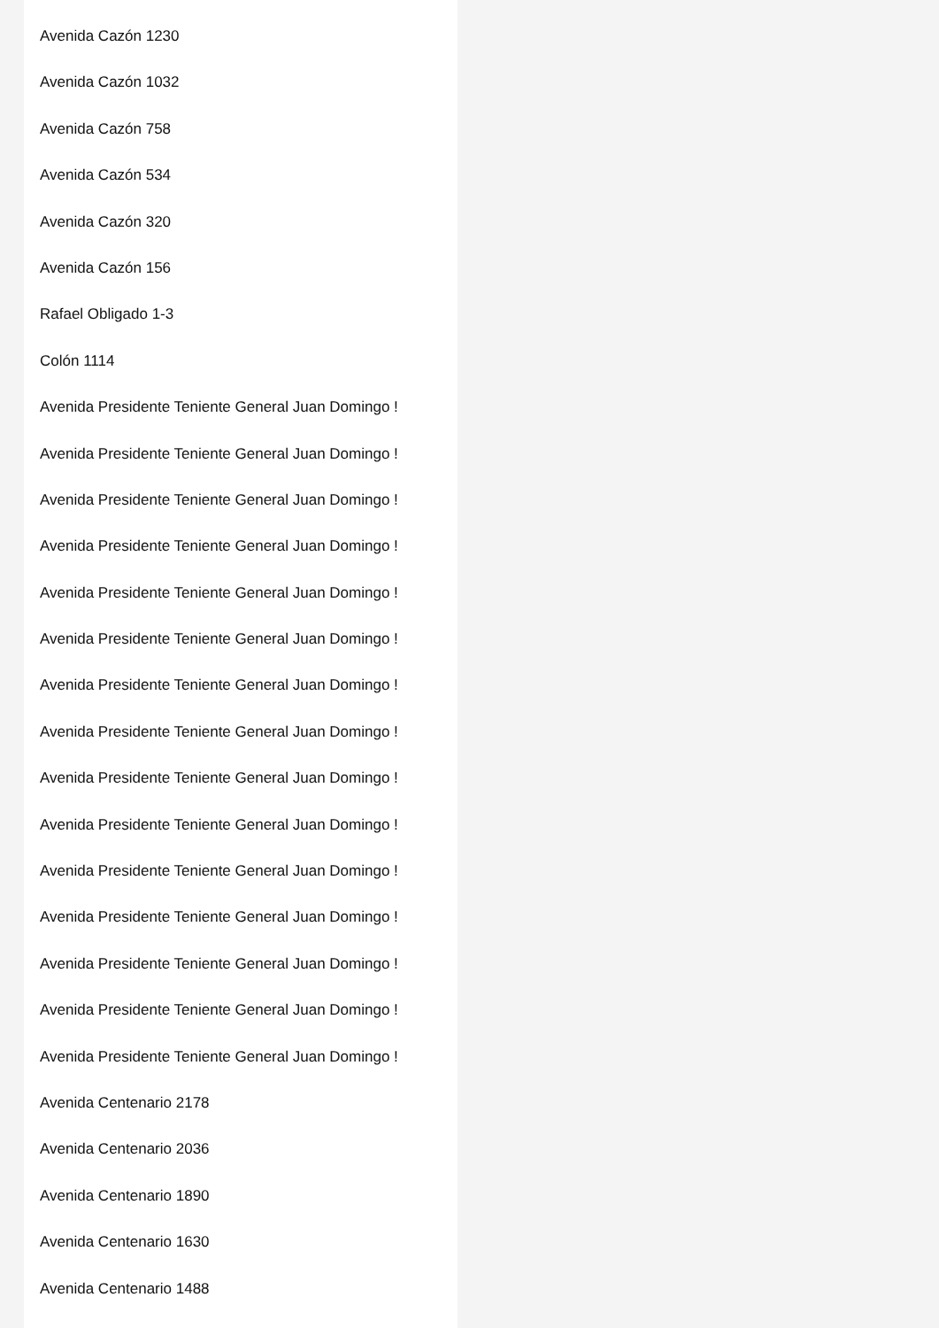Avenida Cazón 1230
Avenida Cazón 1032
Avenida Cazón 758
Avenida Cazón 534
Avenida Cazón 320
Avenida Cazón 156
Rafael Obligado 1-3
Colón 1114
Avenida Presidente Teniente General Juan Domingo !
Avenida Presidente Teniente General Juan Domingo !
Avenida Presidente Teniente General Juan Domingo !
Avenida Presidente Teniente General Juan Domingo !
Avenida Presidente Teniente General Juan Domingo !
Avenida Presidente Teniente General Juan Domingo !
Avenida Presidente Teniente General Juan Domingo !
Avenida Presidente Teniente General Juan Domingo !
Avenida Presidente Teniente General Juan Domingo !
Avenida Presidente Teniente General Juan Domingo !
Avenida Presidente Teniente General Juan Domingo !
Avenida Presidente Teniente General Juan Domingo !
Avenida Presidente Teniente General Juan Domingo !
Avenida Presidente Teniente General Juan Domingo !
Avenida Presidente Teniente General Juan Domingo !
Avenida Centenario 2178
Avenida Centenario 2036
Avenida Centenario 1890
Avenida Centenario 1630
Avenida Centenario 1488